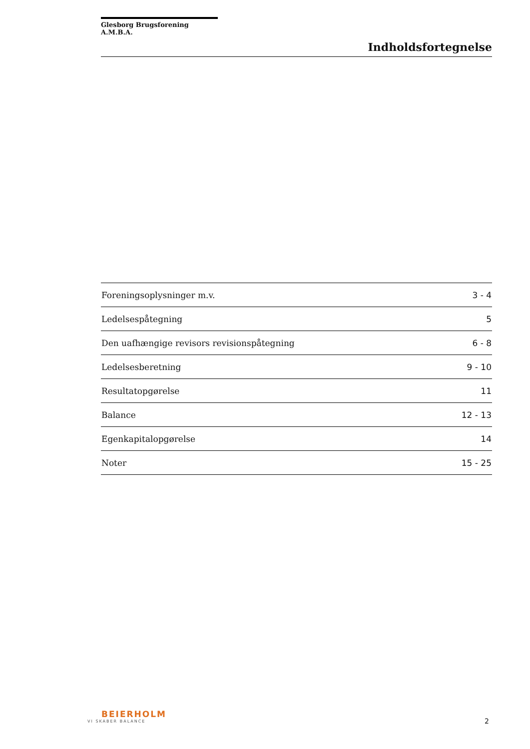Glesborg Brugsforening A.M.B.A.
Indholdsfortegnelse
| Foreningsoplysninger m.v. | 3 - 4 |
| Ledelsespåtegning | 5 |
| Den uafhængige revisors revisionspåtegning | 6 - 8 |
| Ledelsesberetning | 9 - 10 |
| Resultatopgørelse | 11 |
| Balance | 12 - 13 |
| Egenkapitalopgørelse | 14 |
| Noter | 15 - 25 |
BEIERHOLM
VI SKABER BALANCE
2